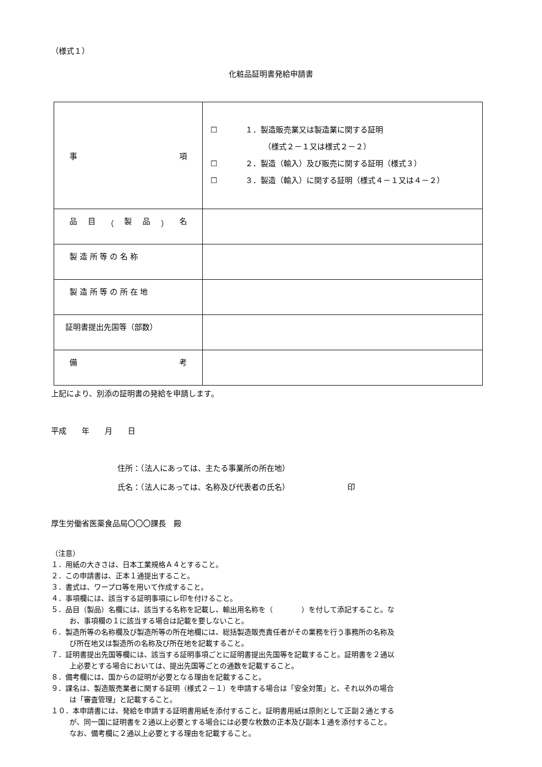（様式１）
化粧品証明書発給申請書
| 事 項 | ☐ １．製造販売業又は製造業に関する証明 （様式２－１又は様式２－２） ☐ ２．製造（輸入）及び販売に関する証明（様式３） ☐ ３．製造（輸入）に関する証明（様式４－１又は４－２） |
| 品 目 （ 製 品 ） 名 | |
| 製 造 所 等 の 名 称 | |
| 製 造 所 等 の 所 在 地 | |
| 証明書提出先国等（部数） | |
| 備 考 | |
上記により、別添の証明書の発給を申請します。
平成　　年　　月　　日
住所：（法人にあっては、主たる事業所の所在地）
氏名：（法人にあっては、名称及び代表者の氏名）　　　　　　　　印
厚生労働省医薬食品局〇〇〇課長　殿
（注意）
１．用紙の大きさは、日本工業規格Ａ４とすること。
２．この申請書は、正本１通提出すること。
３．書式は、ワープロ等を用いて作成すること。
４．事項欄には、該当する証明事項にレ印を付けること。
５．品目（製品）名欄には、該当する名称を記載し、輸出用名称を（　　　　）を付して添記すること。な
お、事項欄の１に該当する場合は記載を要しないこと。
６．製造所等の名称欄及び製造所等の所在地欄には、総括製造販売責任者がその業務を行う事務所の名称及
び所在地又は製造所の名称及び所在地を記載すること。
７．証明書提出先国等欄には、該当する証明事項ごとに証明書提出先国等を記載すること。証明書を２通以
上必要とする場合においては、提出先国等ごとの通数を記載すること。
８．備考欄には、国からの証明が必要となる理由を記載すること。
９．課名は、製造販売業者に関する証明（様式２－１）を申請する場合は「安全対策」と、それ以外の場合
は「審査管理」と記載すること。
１０．本申請書には、発給を申請する証明書用紙を添付すること。証明書用紙は原則として正副２通とする
が、同一国に証明書を２通以上必要とする場合には必要な枚数の正本及び副本１通を添付すること。
なお、備考欄に２通以上必要とする理由を記載すること。